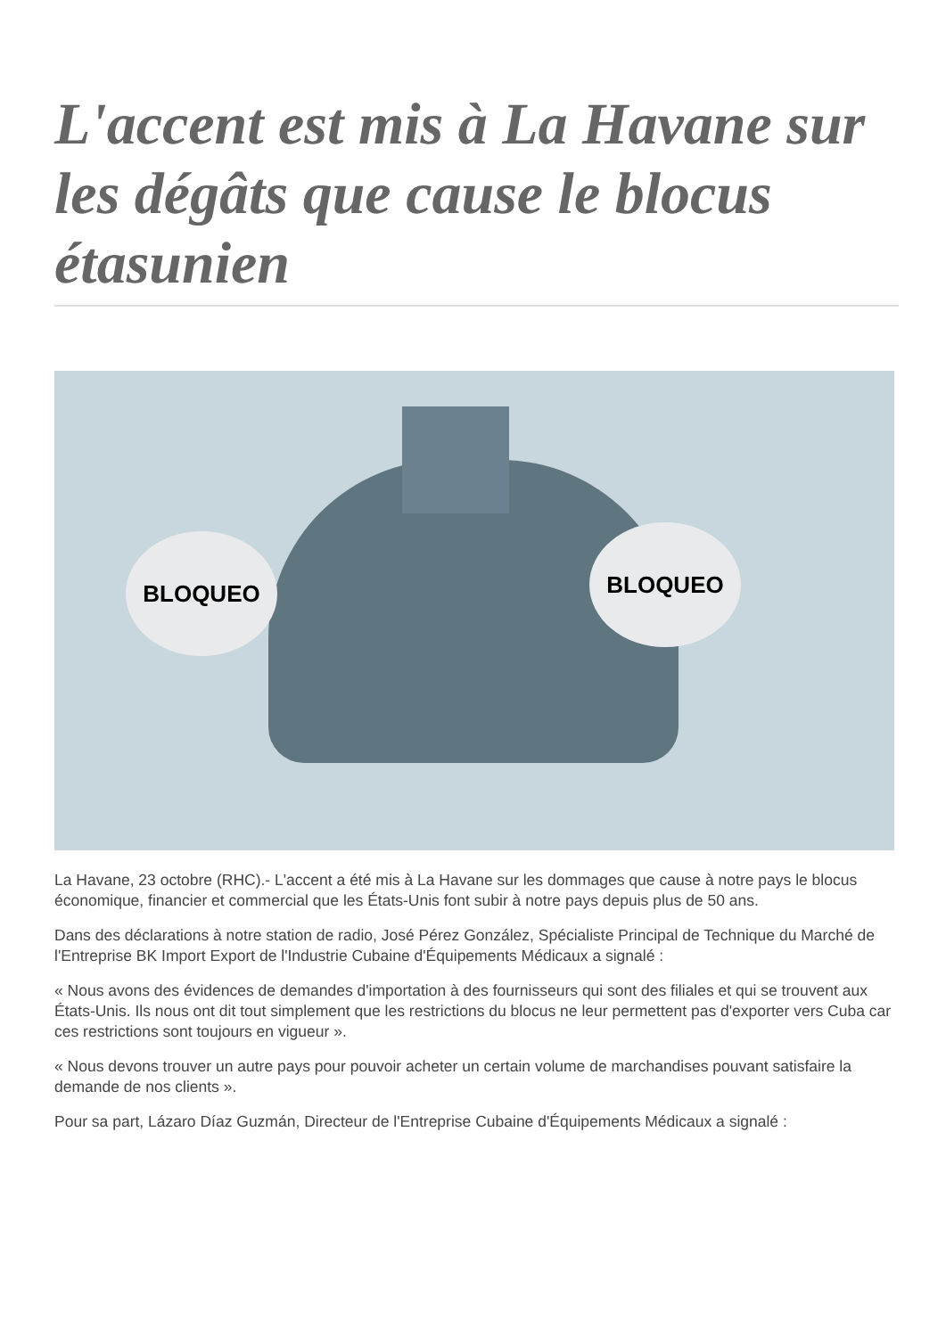L'accent est mis à La Havane sur les dégâts que cause le blocus étasunien
BLOQUEO BLOQUEO
La Havane, 23 octobre (RHC).- L'accent a été mis à La Havane sur les dommages que cause à notre pays le blocus économique, financier et commercial que les États-Unis font subir à notre pays depuis plus de 50 ans.
Dans des déclarations à notre station de radio, José Pérez González, Spécialiste Principal de Technique du Marché de l'Entreprise BK Import Export de l'Industrie Cubaine d'Équipements Médicaux a signalé :
« Nous avons des évidences de demandes d'importation à des fournisseurs qui sont des filiales et qui se trouvent aux États-Unis. Ils nous ont dit tout simplement que les restrictions du blocus ne leur permettent pas d'exporter vers Cuba car ces restrictions sont toujours en vigueur ».
« Nous devons trouver un autre pays pour pouvoir acheter un certain volume de marchandises pouvant satisfaire la demande de nos clients ».
Pour sa part, Lázaro Díaz Guzmán, Directeur de l'Entreprise Cubaine d'Équipements Médicaux a signalé :